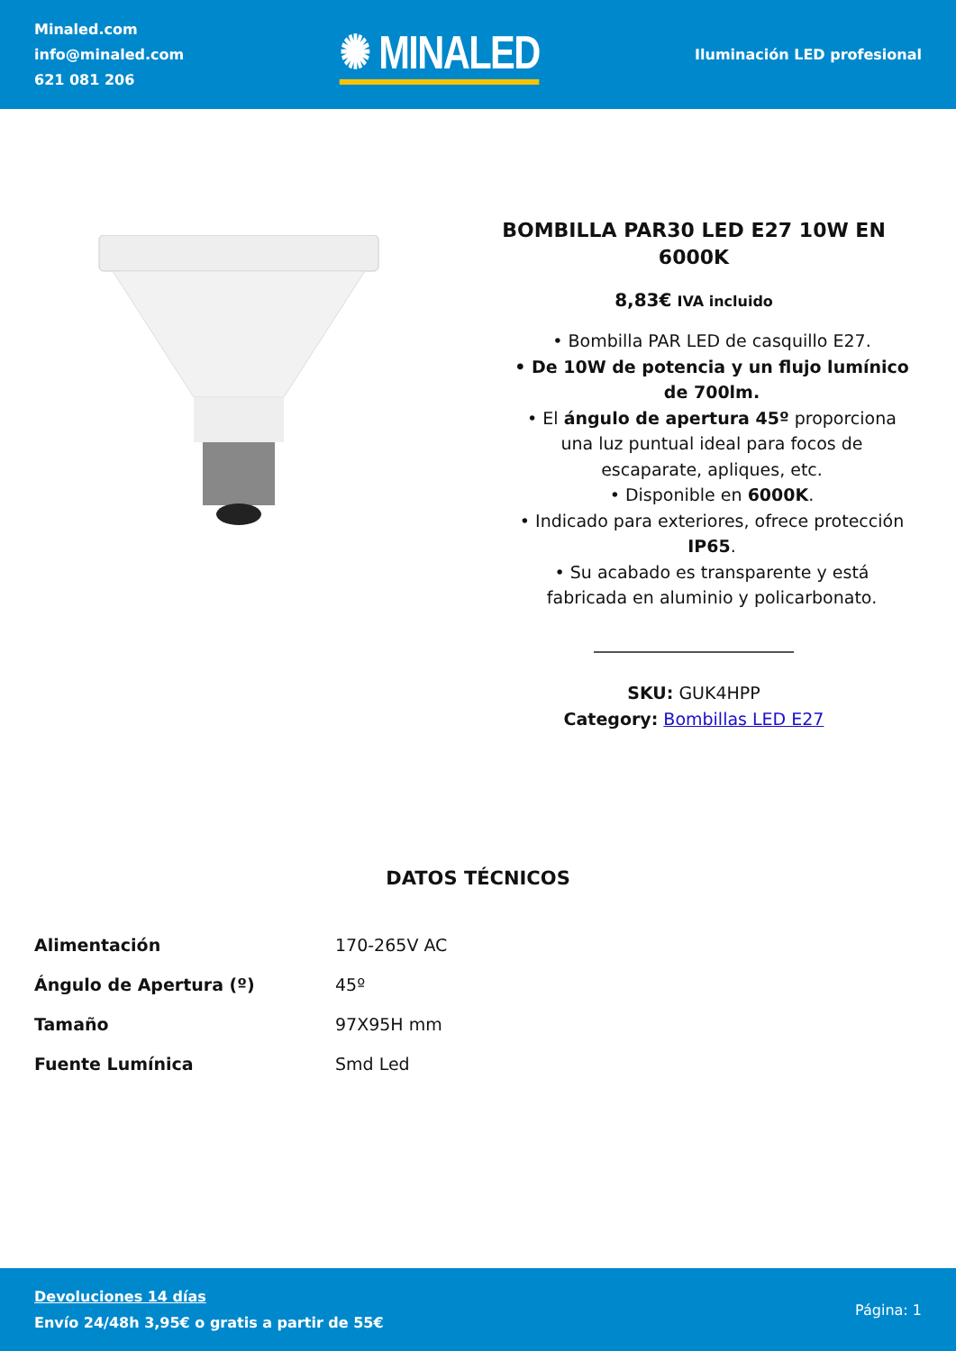Minaled.com
info@minaled.com
621 081 206
✺ MINALED
Iluminación LED profesional
BOMBILLA PAR30 LED E27 10W EN 6000K
8,83€ IVA incluido
• Bombilla PAR LED de casquillo E27.
• De 10W de potencia y un flujo lumínico de 700lm.
• El ángulo de apertura 45º proporciona una luz puntual ideal para focos de escaparate, apliques, etc.
• Disponible en 6000K.
• Indicado para exteriores, ofrece protección IP65.
• Su acabado es transparente y está fabricada en aluminio y policarbonato.
SKU: GUK4HPP
Category: Bombillas LED E27
DATOS TÉCNICOS
| Alimentación | 170-265V AC |
| Ángulo de Apertura (º) | 45º |
| Tamaño | 97X95H mm |
| Fuente Lumínica | Smd Led |
Devoluciones 14 días
Envío 24/48h 3,95€ o gratis a partir de 55€
Página: 1